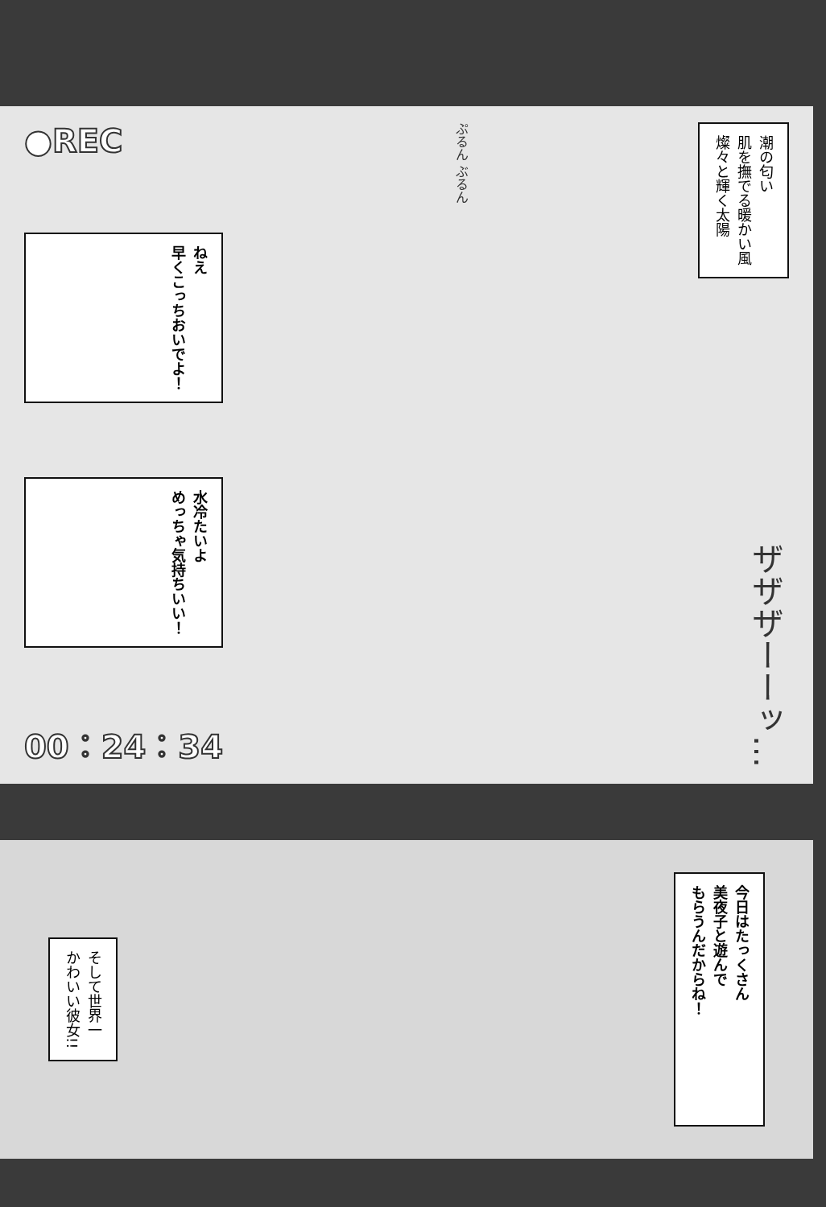●REC
ねえ
早くこっちおいでよ！
水冷たいよ
めっちゃ気持ちいい！
00：24：34
ぷるん ぶるん
潮の匂い
肌を撫でる暖かい風
燦々と輝く太陽
ザザザーーッ…
そして世界一
かわいい彼女!!
今日はたっくさん
美夜子と遊んで
もらうんだからね！